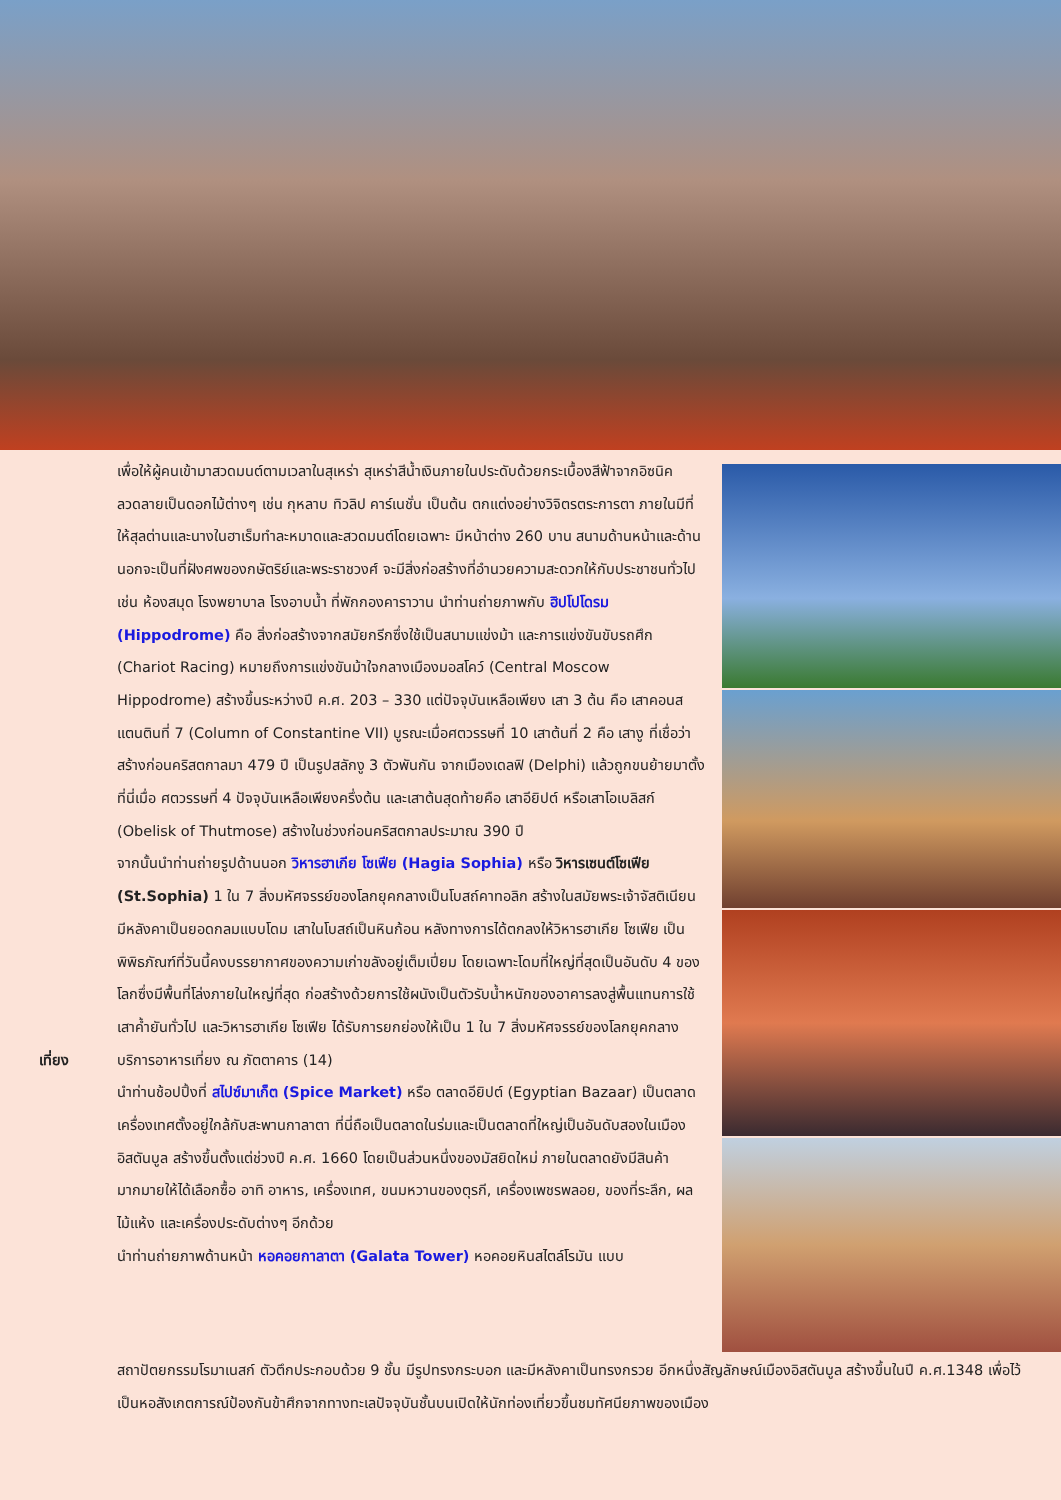เพื่อให้ผู้คนเข้ามาสวดมนต์ตามเวลาในสุเหร่า สุเหร่าสีน้ำเงินภายในประดับด้วยกระเบื้องสีฟ้าจากอิซนิค ลวดลายเป็นดอกไม้ต่างๆ เช่น กุหลาบ ทิวลิป คาร์เนชั่น เป็นต้น ตกแต่งอย่างวิจิตรตระการตา ภายในมีที่ให้สุลต่านและนางในฮาเร็มทำละหมาดและสวดมนต์โดยเฉพาะ มีหน้าต่าง 260 บาน สนามด้านหน้าและด้านนอกจะเป็นที่ฝังศพของกษัตริย์และพระราชวงศ์ จะมีสิ่งก่อสร้างที่อำนวยความสะดวกให้กับประชาชนทั่วไป เช่น ห้องสมุด โรงพยาบาล โรงอาบน้ำ ที่พักกองคาราวาน นำท่านถ่ายภาพกับ ฮิปโปโดรม (Hippodrome) คือ สิ่งก่อสร้างจากสมัยกรีกซึ่งใช้เป็นสนามแข่งม้า และการแข่งขันขับรถศึก (Chariot Racing) หมายถึงการแข่งขันม้าใจกลางเมืองมอสโคว์ (Central Moscow Hippodrome) สร้างขึ้นระหว่างปี ค.ศ. 203 – 330 แต่ปัจจุบันเหลือเพียง เสา 3 ต้น คือ เสาคอนสแตนตินที่ 7 (Column of Constantine VII) บูรณะเมื่อศตวรรษที่ 10 เสาต้นที่ 2 คือ เสางู ที่เชื่อว่าสร้างก่อนคริสตกาลมา 479 ปี เป็นรูปสลักงู 3 ตัวพันกัน จากเมืองเดลฟิ (Delphi) แล้วถูกขนย้ายมาตั้งที่นี่เมื่อ ศตวรรษที่ 4 ปัจจุบันเหลือเพียงครึ่งต้น และเสาต้นสุดท้ายคือ เสาอียิปต์ หรือเสาโอเบลิสก์ (Obelisk of Thutmose) สร้างในช่วงก่อนคริสตกาลประมาณ 390 ปี
จากนั้นนำท่านถ่ายรูปด้านนอก วิหารฮาเกีย โซเฟีย (Hagia Sophia) หรือ วิหารเซนต์โซเฟีย (St.Sophia) 1 ใน 7 สิ่งมหัศจรรย์ของโลกยุคกลางเป็นโบสถ์คาทอลิก สร้างในสมัยพระเจ้าจัสติเนียน มีหลังคาเป็นยอดกลมแบบโดม เสาในโบสถ์เป็นหินก้อน หลังทางการได้ตกลงให้วิหารฮาเกีย โซเฟีย เป็นพิพิธภัณฑ์ที่วันนี้คงบรรยากาศของความเก่าขลังอยู่เต็มเปี่ยม โดยเฉพาะโดมที่ใหญ่ที่สุดเป็นอันดับ 4 ของโลกซึ่งมีพื้นที่โล่งภายในใหญ่ที่สุด ก่อสร้างด้วยการใช้ผนังเป็นตัวรับน้ำหนักของอาคารลงสู่พื้นแทนการใช้เสาค้ำยันทั่วไป และวิหารฮาเกีย โซเฟีย ได้รับการยกย่องให้เป็น 1 ใน 7 สิ่งมหัศจรรย์ของโลกยุคกลาง
เที่ยง บริการอาหารเที่ยง ณ ภัตตาคาร (14)
นำท่านช้อปปิ้งที่ สไปซ์มาเก็ต (Spice Market) หรือ ตลาดอียิปต์ (Egyptian Bazaar) เป็นตลาดเครื่องเทศตั้งอยู่ใกล้กับสะพานกาลาตา ที่นี่ถือเป็นตลาดในร่มและเป็นตลาดที่ใหญ่เป็นอันดับสองในเมืองอิสตันบูล สร้างขึ้นตั้งแต่ช่วงปี ค.ศ. 1660 โดยเป็นส่วนหนึ่งของมัสยิดใหม่ ภายในตลาดยังมีสินค้ามากมายให้ได้เลือกซื้อ อาทิ อาหาร, เครื่องเทศ, ขนมหวานของตุรกี, เครื่องเพชรพลอย, ของที่ระลึก, ผลไม้แห้ง และเครื่องประดับต่างๆ อีกด้วย
นำท่านถ่ายภาพด้านหน้า หอคอยกาลาตา (Galata Tower) หอคอยหินสไตล์โรมัน แบบ
สถาปัตยกรรมโรมาเนสก์ ตัวตึกประกอบด้วย 9 ชั้น มีรูปทรงกระบอก และมีหลังคาเป็นทรงกรวย อีกหนึ่งสัญลักษณ์เมืองอิสตันบูล สร้างขึ้นในปี ค.ศ.1348 เพื่อไว้เป็นหอสังเกตการณ์ป้องกันข้าศึกจากทางทะเลปัจจุบันชั้นบนเปิดให้นักท่องเที่ยวขึ้นชมทัศนียภาพของเมือง